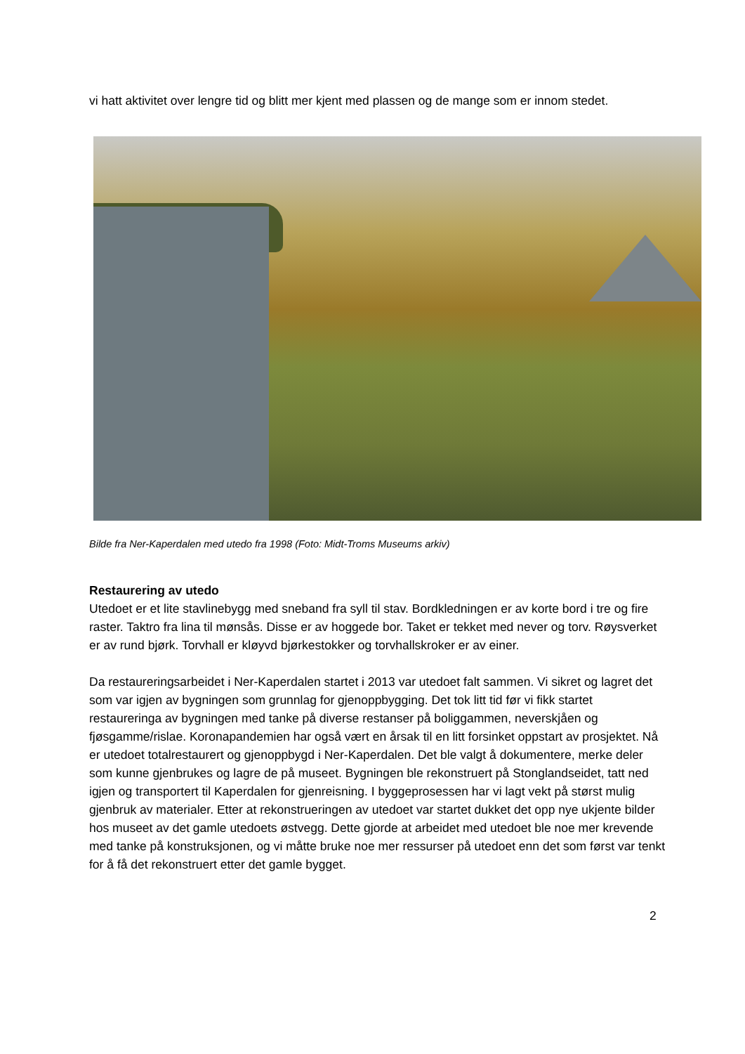vi hatt aktivitet over lengre tid og blitt mer kjent med plassen og de mange som er innom stedet.
Bilde fra Ner-Kaperdalen med utedo fra 1998 (Foto: Midt-Troms Museums arkiv)
Restaurering av utedo
Utedoet er et lite stavlinebygg med sneband fra syll til stav. Bordkledningen er av korte bord i tre og fire raster. Taktro fra lina til mønsås. Disse er av hoggede bor. Taket er tekket med never og torv. Røysverket er av rund bjørk. Torvhall er kløyvd bjørkestokker og torvhallskroker er av einer.
Da restaureringsarbeidet i Ner-Kaperdalen startet i 2013 var utedoet falt sammen. Vi sikret og lagret det som var igjen av bygningen som grunnlag for gjenoppbygging. Det tok litt tid før vi fikk startet restaureringa av bygningen med tanke på diverse restanser på boliggammen, neverskjåen og fjøsgamme/rislae. Koronapandemien har også vært en årsak til en litt forsinket oppstart av prosjektet. Nå er utedoet totalrestaurert og gjenoppbygd i Ner-Kaperdalen. Det ble valgt å dokumentere, merke deler som kunne gjenbrukes og lagre de på museet. Bygningen ble rekonstruert på Stonglandseidet, tatt ned igjen og transportert til Kaperdalen for gjenreisning. I byggeprosessen har vi lagt vekt på størst mulig gjenbruk av materialer. Etter at rekonstrueringen av utedoet var startet dukket det opp nye ukjente bilder hos museet av det gamle utedoets østvegg. Dette gjorde at arbeidet med utedoet ble noe mer krevende med tanke på konstruksjonen, og vi måtte bruke noe mer ressurser på utedoet enn det som først var tenkt for å få det rekonstruert etter det gamle bygget.
2